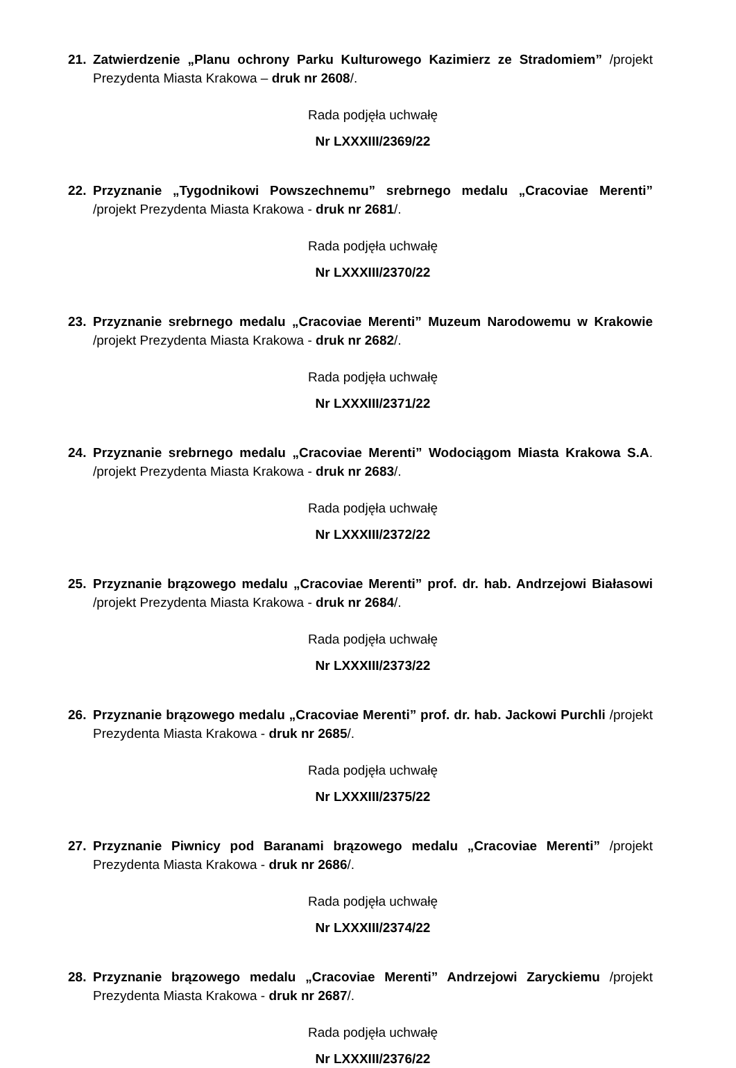21. Zatwierdzenie „Planu ochrony Parku Kulturowego Kazimierz ze Stradomiem” /projekt Prezydenta Miasta Krakowa – druk nr 2608/.
Rada podjęła uchwałę
Nr LXXXIII/2369/22
22. Przyznanie „Tygodnikowi Powszechnemu” srebrnego medalu „Cracoviae Merenti” /projekt Prezydenta Miasta Krakowa - druk nr 2681/.
Rada podjęła uchwałę
Nr LXXXIII/2370/22
23. Przyznanie srebrnego medalu „Cracoviae Merenti” Muzeum Narodowemu w Krakowie /projekt Prezydenta Miasta Krakowa - druk nr 2682/.
Rada podjęła uchwałę
Nr LXXXIII/2371/22
24. Przyznanie srebrnego medalu „Cracoviae Merenti” Wodociągom Miasta Krakowa S.A. /projekt Prezydenta Miasta Krakowa - druk nr 2683/.
Rada podjęła uchwałę
Nr LXXXIII/2372/22
25. Przyznanie brązowego medalu „Cracoviae Merenti” prof. dr. hab. Andrzejowi Białasowi /projekt Prezydenta Miasta Krakowa - druk nr 2684/.
Rada podjęła uchwałę
Nr LXXXIII/2373/22
26. Przyznanie brązowego medalu „Cracoviae Merenti” prof. dr. hab. Jackowi Purchli /projekt Prezydenta Miasta Krakowa - druk nr 2685/.
Rada podjęła uchwałę
Nr LXXXIII/2375/22
27. Przyznanie Piwnicy pod Baranami brązowego medalu „Cracoviae Merenti” /projekt Prezydenta Miasta Krakowa - druk nr 2686/.
Rada podjęła uchwałę
Nr LXXXIII/2374/22
28. Przyznanie brązowego medalu „Cracoviae Merenti” Andrzejowi Zaryckiemu /projekt Prezydenta Miasta Krakowa - druk nr 2687/.
Rada podjęła uchwałę
Nr LXXXIII/2376/22